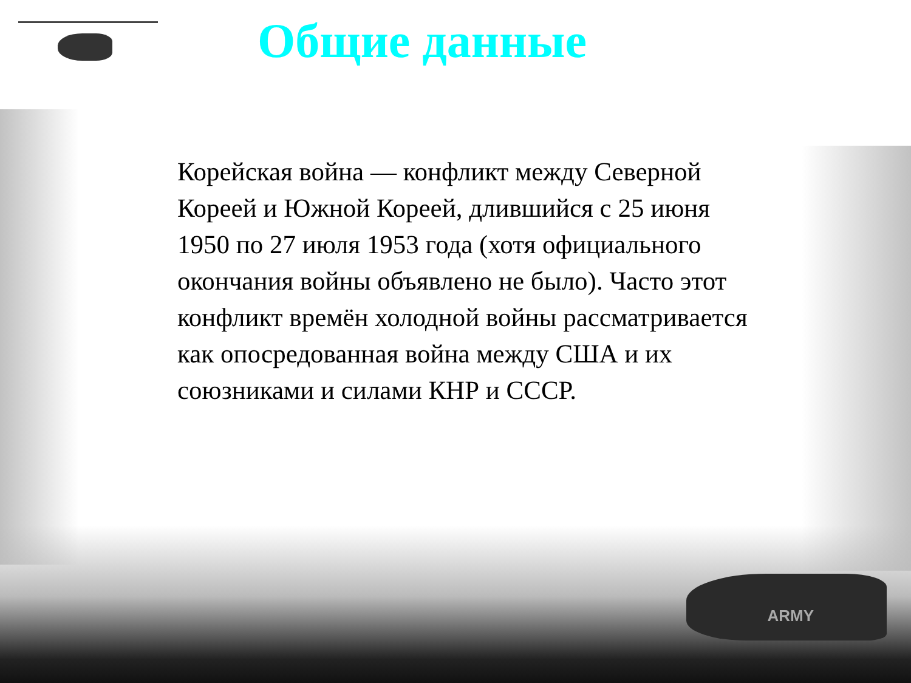ARMY
Общие данные
Корейская война — конфликт между Северной Кореей и Южной Кореей, длившийся с 25 июня 1950 по 27 июля 1953 года (хотя официального окончания войны объявлено не было). Часто этот конфликт времён холодной войны рассматривается как опосредованная война между США и их союзниками и силами КНР и СССР.